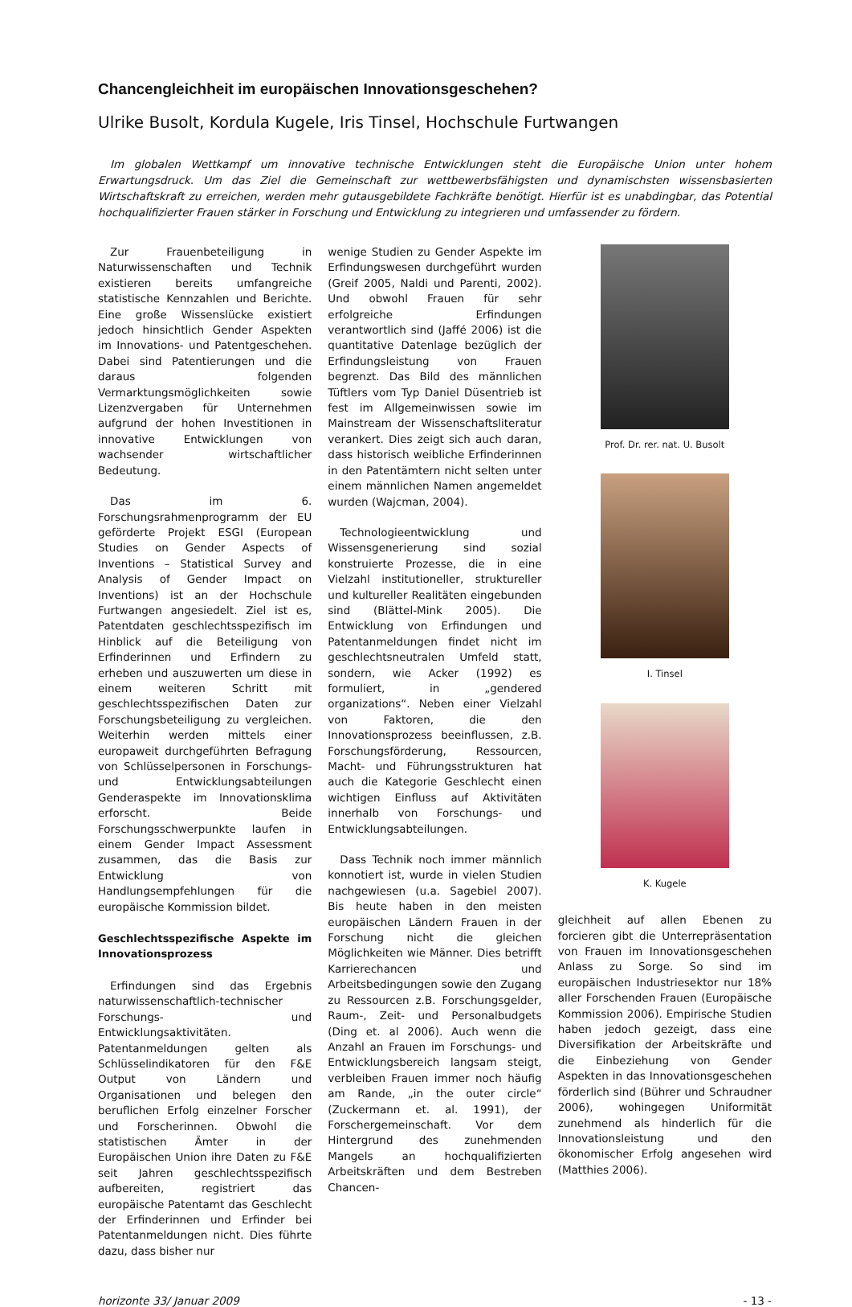Chancengleichheit im europäischen Innovationsgeschehen?
Ulrike Busolt, Kordula Kugele, Iris Tinsel, Hochschule Furtwangen
Im globalen Wettkampf um innovative technische Entwicklungen steht die Europäische Union unter hohem Erwartungsdruck. Um das Ziel die Gemeinschaft zur wettbewerbsfähigsten und dynamischsten wissensbasierten Wirtschaftskraft zu erreichen, werden mehr gutausgebildete Fachkräfte benötigt. Hierfür ist es unabdingbar, das Potential hochqualifizierter Frauen stärker in Forschung und Entwicklung zu integrieren und umfassender zu fördern.
Zur Frauenbeteiligung in Naturwissenschaften und Technik existieren bereits umfangreiche statistische Kennzahlen und Berichte. Eine große Wissenslücke existiert jedoch hinsichtlich Gender Aspekten im Innovations- und Patentgeschehen. Dabei sind Patentierungen und die daraus folgenden Vermarktungsmöglichkeiten sowie Lizenzvergaben für Unternehmen aufgrund der hohen Investitionen in innovative Entwicklungen von wachsender wirtschaftlicher Bedeutung.
Das im 6. Forschungsrahmenprogramm der EU geförderte Projekt ESGI (European Studies on Gender Aspects of Inventions – Statistical Survey and Analysis of Gender Impact on Inventions) ist an der Hochschule Furtwangen angesiedelt. Ziel ist es, Patentdaten geschlechtsspezifisch im Hinblick auf die Beteiligung von Erfinderinnen und Erfindern zu erheben und auszuwerten um diese in einem weiteren Schritt mit geschlechtsspezifischen Daten zur Forschungsbeteiligung zu vergleichen. Weiterhin werden mittels einer europaweit durchgeführten Befragung von Schlüsselpersonen in Forschungs- und Entwicklungsabteilungen Genderaspekte im Innovationsklima erforscht. Beide Forschungsschwerpunkte laufen in einem Gender Impact Assessment zusammen, das die Basis zur Entwicklung von Handlungsempfehlungen für die europäische Kommission bildet.
Geschlechtsspezifische Aspekte im Innovationsprozess
Erfindungen sind das Ergebnis naturwissenschaftlich-technischer Forschungs- und Entwicklungsaktivitäten. Patentanmeldungen gelten als Schlüsselindikatoren für den F&E Output von Ländern und Organisationen und belegen den beruflichen Erfolg einzelner Forscher und Forscherinnen. Obwohl die statistischen Ämter in der Europäischen Union ihre Daten zu F&E seit Jahren geschlechtsspezifisch aufbereiten, registriert das europäische Patentamt das Geschlecht der Erfinderinnen und Erfinder bei Patentanmeldungen nicht. Dies führte dazu, dass bisher nur
wenige Studien zu Gender Aspekte im Erfindungswesen durchgeführt wurden (Greif 2005, Naldi und Parenti, 2002). Und obwohl Frauen für sehr erfolgreiche Erfindungen verantwortlich sind (Jaffé 2006) ist die quantitative Datenlage bezüglich der Erfindungsleistung von Frauen begrenzt. Das Bild des männlichen Tüftlers vom Typ Daniel Düsentrieb ist fest im Allgemeinwissen sowie im Mainstream der Wissenschaftsliteratur verankert. Dies zeigt sich auch daran, dass historisch weibliche Erfinderinnen in den Patentämtern nicht selten unter einem männlichen Namen angemeldet wurden (Wajcman, 2004).
Technologieentwicklung und Wissensgenerierung sind sozial konstruierte Prozesse, die in eine Vielzahl institutioneller, struktureller und kultureller Realitäten eingebunden sind (Blättel-Mink 2005). Die Entwicklung von Erfindungen und Patentanmeldungen findet nicht im geschlechtsneutralen Umfeld statt, sondern, wie Acker (1992) es formuliert, in „gendered organizations“. Neben einer Vielzahl von Faktoren, die den Innovationsprozess beeinflussen, z.B. Forschungsförderung, Ressourcen, Macht- und Führungsstrukturen hat auch die Kategorie Geschlecht einen wichtigen Einfluss auf Aktivitäten innerhalb von Forschungs- und Entwicklungsabteilungen.
Dass Technik noch immer männlich konnotiert ist, wurde in vielen Studien nachgewiesen (u.a. Sagebiel 2007). Bis heute haben in den meisten europäischen Ländern Frauen in der Forschung nicht die gleichen Möglichkeiten wie Männer. Dies betrifft Karrierechancen und Arbeitsbedingungen sowie den Zugang zu Ressourcen z.B. Forschungsgelder, Raum-, Zeit- und Personalbudgets (Ding et. al 2006). Auch wenn die Anzahl an Frauen im Forschungs- und Entwicklungsbereich langsam steigt, verbleiben Frauen immer noch häufig am Rande, „in the outer circle“ (Zuckermann et. al. 1991), der Forschergemeinschaft. Vor dem Hintergrund des zunehmenden Mangels an hochqualifizierten Arbeitskräften und dem Bestreben Chancen-
Prof. Dr. rer. nat. U. Busolt
I. Tinsel
K. Kugele
gleichheit auf allen Ebenen zu forcieren gibt die Unterrepräsentation von Frauen im Innovationsgeschehen Anlass zu Sorge. So sind im europäischen Industriesektor nur 18% aller Forschenden Frauen (Europäische Kommission 2006). Empirische Studien haben jedoch gezeigt, dass eine Diversifikation der Arbeitskräfte und die Einbeziehung von Gender Aspekten in das Innovationsgeschehen förderlich sind (Bührer und Schraudner 2006), wohingegen Uniformität zunehmend als hinderlich für die Innovationsleistung und den ökonomischer Erfolg angesehen wird (Matthies 2006).
horizonte 33/ Januar 2009 - 13 -